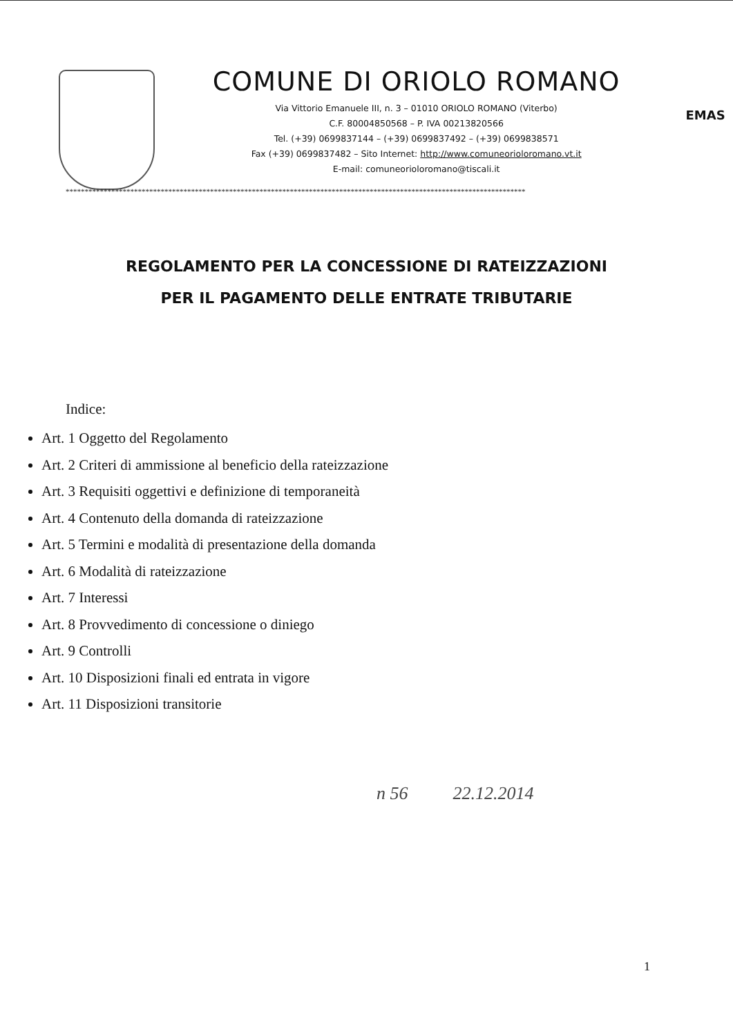COMUNE DI ORIOLO ROMANO
Via Vittorio Emanuele III, n. 3 – 01010 ORIOLO ROMANO (Viterbo)
C.F. 80004850568 – P. IVA 00213820566
Tel. (+39) 0699837144 – (+39) 0699837492 – (+39) 0699838571
Fax (+39) 0699837482 – Sito Internet: http://www.comuneorioloromano.vt.it
E-mail: comuneorioloromano@tiscali.it
EMAS
*************************************************************************************************************************
REGOLAMENTO PER LA CONCESSIONE DI RATEIZZAZIONI
PER IL PAGAMENTO DELLE ENTRATE TRIBUTARIE
Indice:
Art. 1 Oggetto del Regolamento
Art. 2 Criteri di ammissione al beneficio della rateizzazione
Art. 3 Requisiti oggettivi e definizione di temporaneità
Art. 4 Contenuto della domanda di rateizzazione
Art. 5 Termini e modalità di presentazione della domanda
Art. 6 Modalità di rateizzazione
Art. 7 Interessi
Art. 8 Provvedimento di concessione o diniego
Art. 9 Controlli
Art. 10 Disposizioni finali ed entrata in vigore
Art. 11 Disposizioni transitorie
n 56 22.12.2014
1